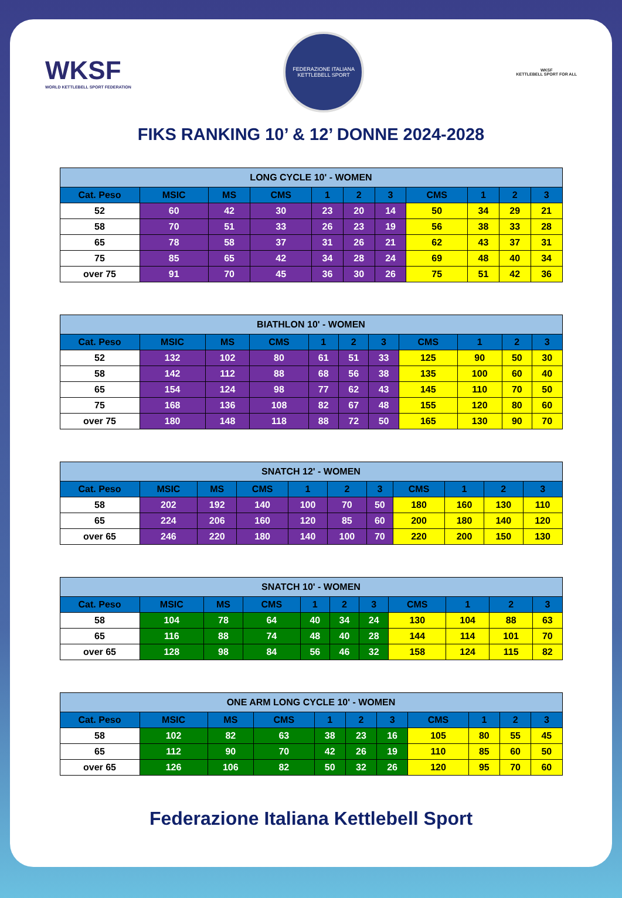WKSF
WORLD KETTLEBELL SPORT FEDERATION
FEDERAZIONE ITALIANA KETTLEBELL SPORT
WKSF
KETTLEBELL SPORT FOR ALL
FIKS RANKING 10’ & 12’ DONNE 2024-2028
| LONG CYCLE 10' - WOMEN | | | | | | | | | | |
| --- | --- | --- | --- | --- | --- | --- | --- | --- | --- | --- |
| Cat. Peso | MSIC | MS | CMS | 1 | 2 | 3 | CMS | 1 | 2 | 3 |
| 52 | 60 | 42 | 30 | 23 | 20 | 14 | 50 | 34 | 29 | 21 |
| 58 | 70 | 51 | 33 | 26 | 23 | 19 | 56 | 38 | 33 | 28 |
| 65 | 78 | 58 | 37 | 31 | 26 | 21 | 62 | 43 | 37 | 31 |
| 75 | 85 | 65 | 42 | 34 | 28 | 24 | 69 | 48 | 40 | 34 |
| over 75 | 91 | 70 | 45 | 36 | 30 | 26 | 75 | 51 | 42 | 36 |
| BIATHLON 10' - WOMEN | | | | | | | | | | |
| --- | --- | --- | --- | --- | --- | --- | --- | --- | --- | --- |
| Cat. Peso | MSIC | MS | CMS | 1 | 2 | 3 | CMS | 1 | 2 | 3 |
| 52 | 132 | 102 | 80 | 61 | 51 | 33 | 125 | 90 | 50 | 30 |
| 58 | 142 | 112 | 88 | 68 | 56 | 38 | 135 | 100 | 60 | 40 |
| 65 | 154 | 124 | 98 | 77 | 62 | 43 | 145 | 110 | 70 | 50 |
| 75 | 168 | 136 | 108 | 82 | 67 | 48 | 155 | 120 | 80 | 60 |
| over 75 | 180 | 148 | 118 | 88 | 72 | 50 | 165 | 130 | 90 | 70 |
| SNATCH 12' - WOMEN | | | | | | | | | | |
| --- | --- | --- | --- | --- | --- | --- | --- | --- | --- | --- |
| Cat. Peso | MSIC | MS | CMS | 1 | 2 | 3 | CMS | 1 | 2 | 3 |
| 58 | 202 | 192 | 140 | 100 | 70 | 50 | 180 | 160 | 130 | 110 |
| 65 | 224 | 206 | 160 | 120 | 85 | 60 | 200 | 180 | 140 | 120 |
| over 65 | 246 | 220 | 180 | 140 | 100 | 70 | 220 | 200 | 150 | 130 |
| SNATCH 10' - WOMEN | | | | | | | | | | |
| --- | --- | --- | --- | --- | --- | --- | --- | --- | --- | --- |
| Cat. Peso | MSIC | MS | CMS | 1 | 2 | 3 | CMS | 1 | 2 | 3 |
| 58 | 104 | 78 | 64 | 40 | 34 | 24 | 130 | 104 | 88 | 63 |
| 65 | 116 | 88 | 74 | 48 | 40 | 28 | 144 | 114 | 101 | 70 |
| over 65 | 128 | 98 | 84 | 56 | 46 | 32 | 158 | 124 | 115 | 82 |
| ONE ARM LONG CYCLE 10' - WOMEN | | | | | | | | | | |
| --- | --- | --- | --- | --- | --- | --- | --- | --- | --- | --- |
| Cat. Peso | MSIC | MS | CMS | 1 | 2 | 3 | CMS | 1 | 2 | 3 |
| 58 | 102 | 82 | 63 | 38 | 23 | 16 | 105 | 80 | 55 | 45 |
| 65 | 112 | 90 | 70 | 42 | 26 | 19 | 110 | 85 | 60 | 50 |
| over 65 | 126 | 106 | 82 | 50 | 32 | 26 | 120 | 95 | 70 | 60 |
Federazione Italiana Kettlebell Sport